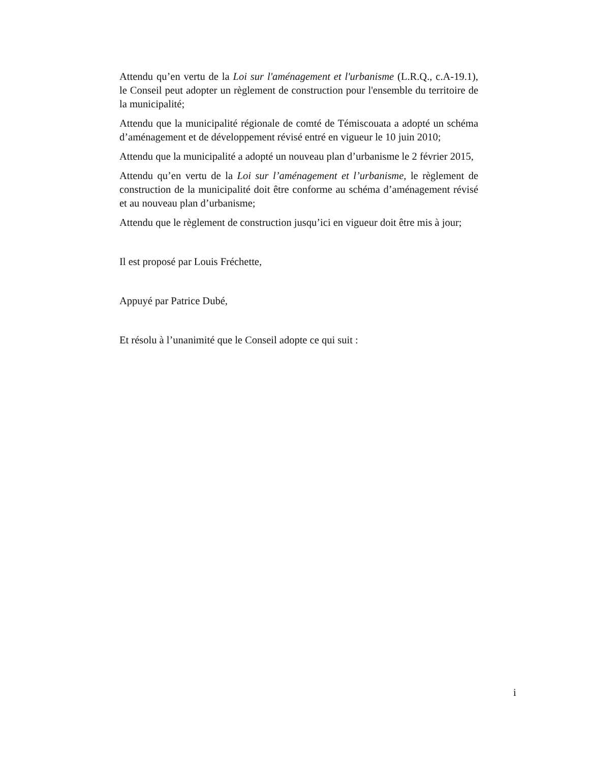Attendu qu’en vertu de la Loi sur l'aménagement et l'urbanisme (L.R.Q., c.A-19.1), le Conseil peut adopter un règlement de construction pour l'ensemble du territoire de la municipalité;
Attendu que la municipalité régionale de comté de Témiscouata a adopté un schéma d’aménagement et de développement révisé entré en vigueur le 10 juin 2010;
Attendu que la municipalité a adopté un nouveau plan d’urbanisme le 2 février 2015,
Attendu qu’en vertu de la Loi sur l’aménagement et l’urbanisme, le règlement de construction de la municipalité doit être conforme au schéma d’aménagement révisé et au nouveau plan d’urbanisme;
Attendu que le règlement de construction jusqu’ici en vigueur doit être mis à jour;
Il est proposé par Louis Fréchette,
Appuyé par Patrice Dubé,
Et résolu à l’unanimité que le Conseil adopte ce qui suit :
i